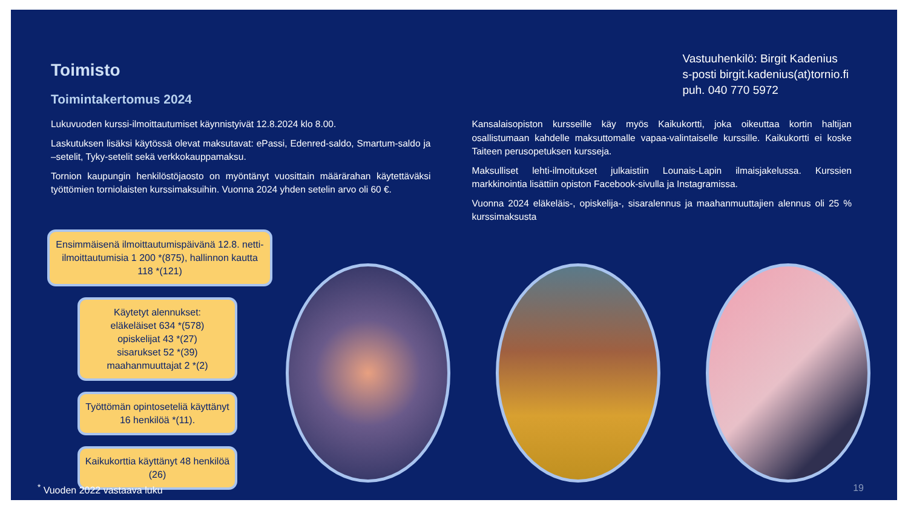Toimisto
Toimintakertomus 2024
Vastuuhenkilö: Birgit Kadenius
s-posti birgit.kadenius(at)tornio.fi
puh. 040 770 5972
Lukuvuoden kurssi-ilmoittautumiset käynnistyivät 12.8.2024 klo 8.00.
Laskutuksen lisäksi käytössä olevat maksutavat: ePassi, Edenred-saldo, Smartum-saldo ja –setelit, Tyky-setelit sekä verkkokauppamaksu.
Tornion kaupungin henkilöstöjaosto on myöntänyt vuosittain määrärahan käytettäväksi työttömien torniolaisten kurssimaksuihin. Vuonna 2024 yhden setelin arvo oli 60 €.
Kansalaisopiston kursseille käy myös Kaikukortti, joka oikeuttaa kortin haltijan osallistumaan kahdelle maksuttomalle vapaa-valintaiselle kurssille. Kaikukortti ei koske Taiteen perusopetuksen kursseja.
Maksulliset lehti-ilmoitukset julkaistiin Lounais-Lapin ilmaisjakelussa. Kurssien markkinointia lisättiin opiston Facebook-sivulla ja Instagramissa.
Vuonna 2024 eläkeläis-, opiskelija-, sisaralennus ja maahanmuuttajien alennus oli 25 % kurssimaksusta
Ensimmäisenä ilmoittautumispäivänä 12.8. netti-ilmoittautumisia 1 200 *(875), hallinnon kautta 118 *(121)
Käytetyt alennukset:
eläkeläiset 634 *(578)
opiskelijat 43 *(27)
sisarukset 52 *(39)
maahanmuuttajat 2 *(2)
Työttömän opintoseteliä käyttänyt 16 henkilöä *(11).
Kaikukorttia käyttänyt 48 henkilöä (26)
<sup>*</sup> Vuoden 2022 vastaava luku 19